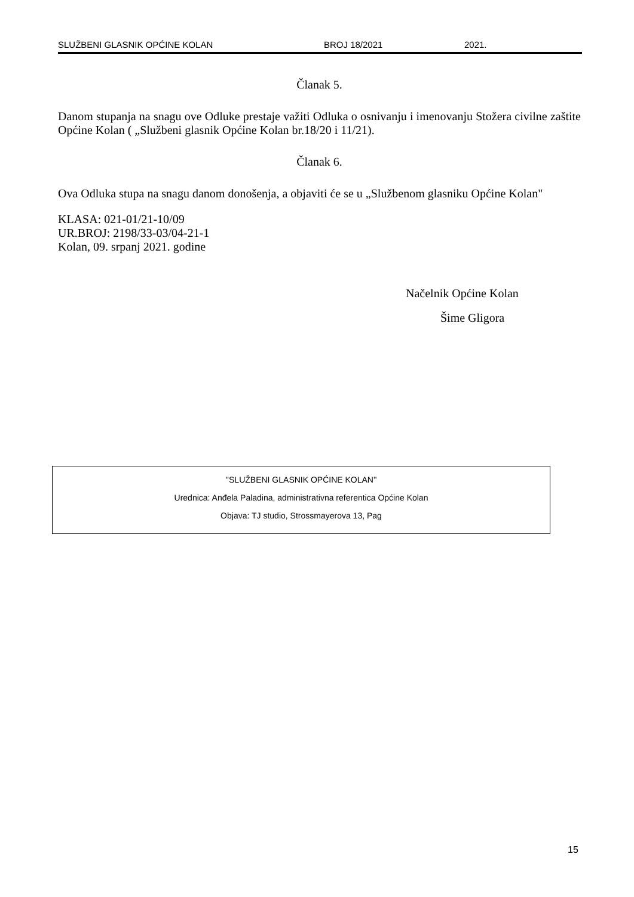SLUŽBENI GLASNIK OPĆINE KOLAN BROJ 18/2021 2021.
Članak 5.
Danom stupanja na snagu ove Odluke prestaje važiti Odluka o osnivanju i imenovanju Stožera civilne zaštite Općine Kolan ( „Službeni glasnik Općine Kolan br.18/20 i 11/21).
Članak 6.
Ova Odluka stupa na snagu danom donošenja, a objaviti će se u „Službenom glasniku Općine Kolan"
KLASA: 021-01/21-10/09
UR.BROJ: 2198/33-03/04-21-1
Kolan, 09. srpanj 2021. godine
Načelnik Općine Kolan
Šime Gligora
''SLUŽBENI GLASNIK OPĆINE KOLAN''
Urednica: Anđela Paladina, administrativna referentica Općine Kolan
Objava: TJ studio, Strossmayerova 13, Pag
15